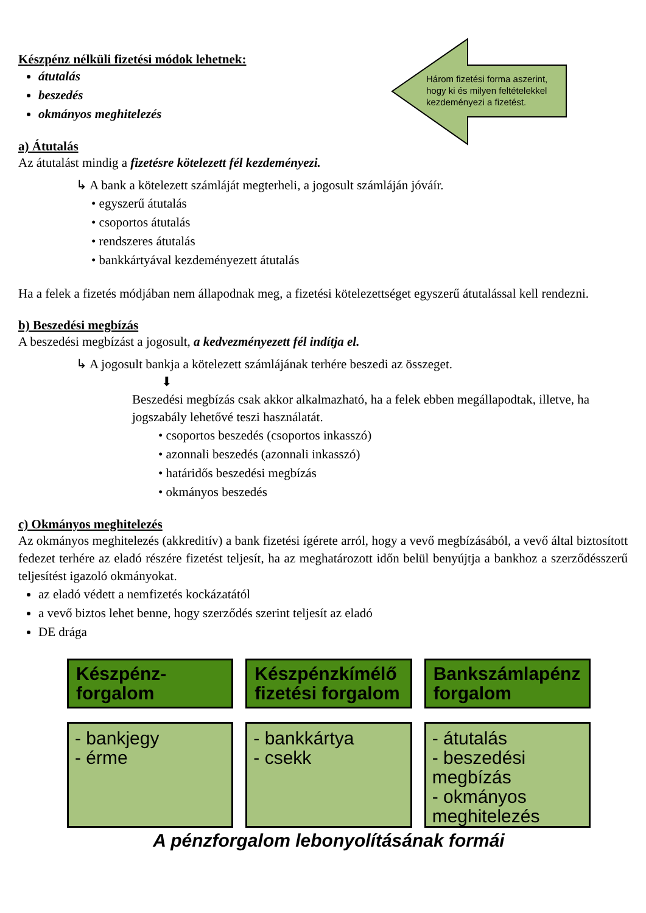Három fizetési forma aszerint, hogy ki és milyen feltételekkel kezdeményezi a fizetést.
Készpénz nélküli fizetési módok lehetnek:
átutalás
beszedés
okmányos meghitelezés
a) Átutalás
Az átutalást mindig a fizetésre kötelezett fél kezdeményezi.
↳ A bank a kötelezett számláját megterheli, a jogosult számláján jóváír.
• egyszerű átutalás
• csoportos átutalás
• rendszeres átutalás
• bankkártyával kezdeményezett átutalás
Ha a felek a fizetés módjában nem állapodnak meg, a fizetési kötelezettséget egyszerű átutalással kell rendezni.
b) Beszedési megbízás
A beszedési megbízást a jogosult, a kedvezményezett fél indítja el.
↳ A jogosult bankja a kötelezett számlájának terhére beszedi az összeget.
⬇
Beszedési megbízás csak akkor alkalmazható, ha a felek ebben megállapodtak, illetve, ha jogszabály lehetővé teszi használatát.
• csoportos beszedés (csoportos inkasszó)
• azonnali beszedés (azonnali inkasszó)
• határidős beszedési megbízás
• okmányos beszedés
c) Okmányos meghitelezés
Az okmányos meghitelezés (akkreditív) a bank fizetési ígérete arról, hogy a vevő megbízásából, a vevő által biztosított fedezet terhére az eladó részére fizetést teljesít, ha az meghatározott időn belül benyújtja a bankhoz a szerződésszerű teljesítést igazoló okmányokat.
az eladó védett a nemfizetés kockázatától
a vevő biztos lehet benne, hogy szerződés szerint teljesít az eladó
DE drága
Készpénz-
forgalom
Készpénzkímélő fizetési forgalom
Bankszámlapénz forgalom
- bankjegy
- érme
- bankkártya
- csekk
- átutalás
- beszedési megbízás
- okmányos meghitelezés
A pénzforgalom lebonyolításának formái